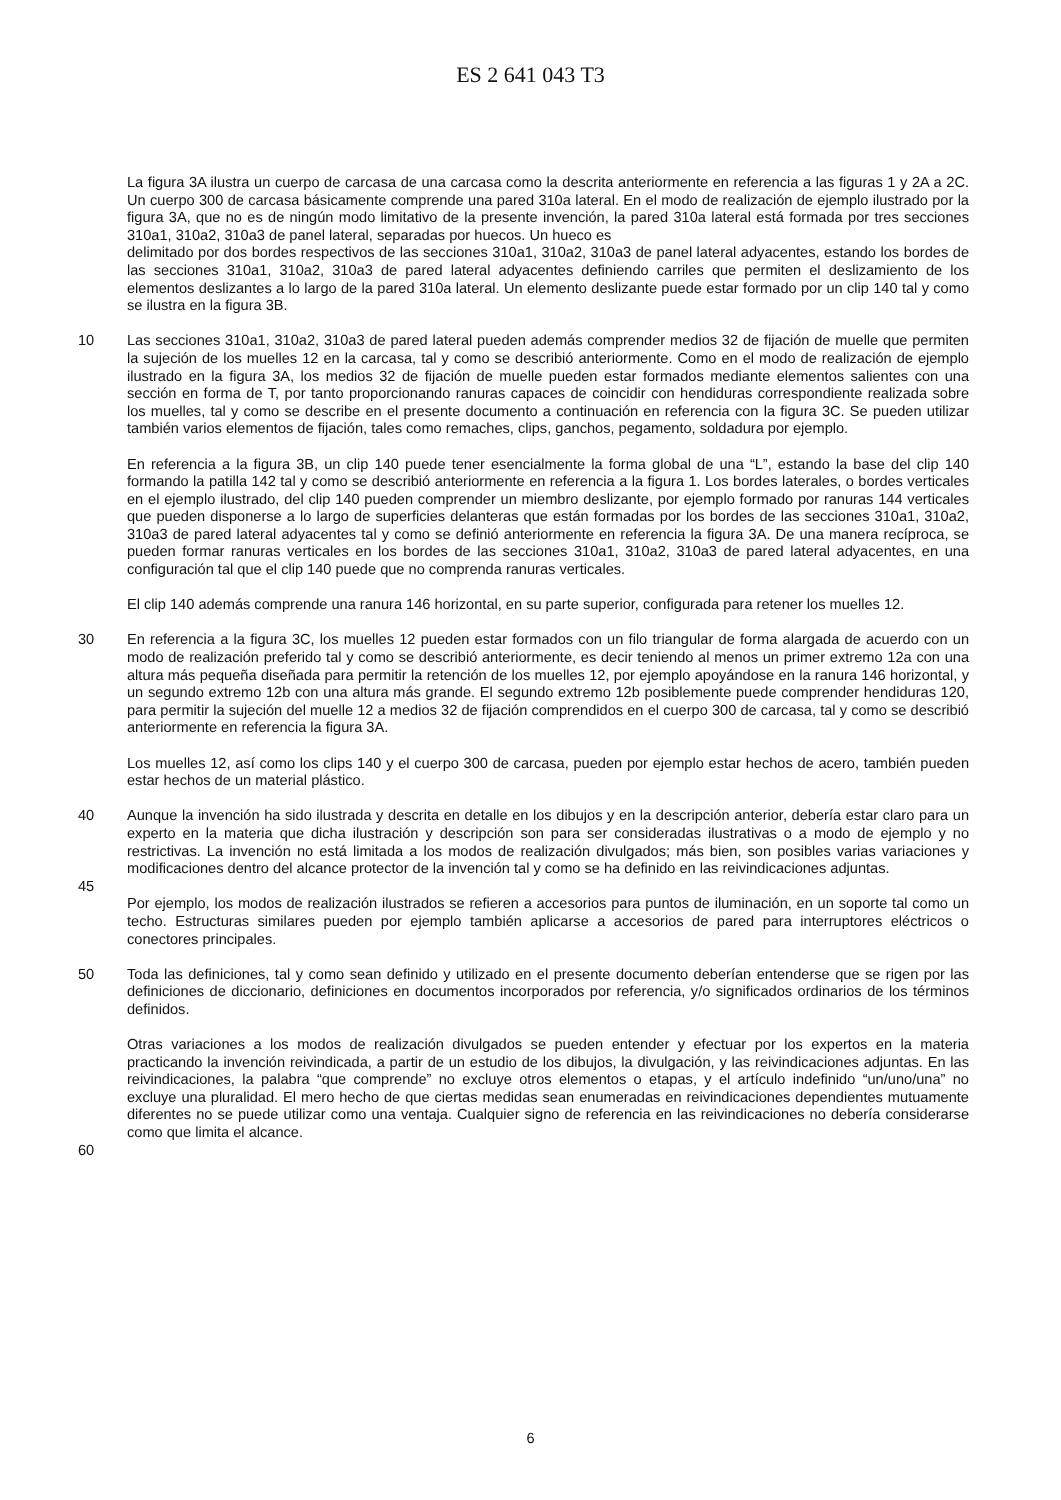ES 2 641 043 T3
La figura 3A ilustra un cuerpo de carcasa de una carcasa como la descrita anteriormente en referencia a las figuras 1 y 2A a 2C. Un cuerpo 300 de carcasa básicamente comprende una pared 310a lateral. En el modo de realización de ejemplo ilustrado por la figura 3A, que no es de ningún modo limitativo de la presente invención, la pared 310a lateral está formada por tres secciones 310a1, 310a2, 310a3 de panel lateral, separadas por huecos. Un hueco es
delimitado por dos bordes respectivos de las secciones 310a1, 310a2, 310a3 de panel lateral adyacentes, estando los bordes de las secciones 310a1, 310a2, 310a3 de pared lateral adyacentes definiendo carriles que permiten el deslizamiento de los elementos deslizantes a lo largo de la pared 310a lateral. Un elemento deslizante puede estar formado por un clip 140 tal y como se ilustra en la figura 3B.
10 Las secciones 310a1, 310a2, 310a3 de pared lateral pueden además comprender medios 32 de fijación de muelle que permiten la sujeción de los muelles 12 en la carcasa, tal y como se describió anteriormente. Como en el modo de realización de ejemplo ilustrado en la figura 3A, los medios 32 de fijación de muelle pueden estar formados mediante elementos salientes con una sección en forma de T, por tanto proporcionando ranuras capaces de coincidir con hendiduras correspondiente realizada sobre los muelles, tal y como se describe en el presente documento a continuación en referencia con la figura 3C. Se pueden utilizar también varios elementos de fijación, tales como remaches, clips, ganchos, pegamento, soldadura por ejemplo.
En referencia a la figura 3B, un clip 140 puede tener esencialmente la forma global de una “L”, estando la base del clip 140 formando la patilla 142 tal y como se describió anteriormente en referencia a la figura 1. Los bordes laterales, o bordes verticales en el ejemplo ilustrado, del clip 140 pueden comprender un miembro deslizante, por ejemplo formado por ranuras 144 verticales que pueden disponerse a lo largo de superficies delanteras que están formadas por los bordes de las secciones 310a1, 310a2, 310a3 de pared lateral adyacentes tal y como se definió anteriormente en referencia la figura 3A. De una manera recíproca, se pueden formar ranuras verticales en los bordes de las secciones 310a1, 310a2, 310a3 de pared lateral adyacentes, en una configuración tal que el clip 140 puede que no comprenda ranuras verticales.
El clip 140 además comprende una ranura 146 horizontal, en su parte superior, configurada para retener los muelles 12.
30 En referencia a la figura 3C, los muelles 12 pueden estar formados con un filo triangular de forma alargada de acuerdo con un modo de realización preferido tal y como se describió anteriormente, es decir teniendo al menos un primer extremo 12a con una altura más pequeña diseñada para permitir la retención de los muelles 12, por ejemplo apoyándose en la ranura 146 horizontal, y un segundo extremo 12b con una altura más grande. El segundo extremo 12b posiblemente puede comprender hendiduras 120, para permitir la sujeción del muelle 12 a medios 32 de fijación comprendidos en el cuerpo 300 de carcasa, tal y como se describió anteriormente en referencia la figura 3A.
Los muelles 12, así como los clips 140 y el cuerpo 300 de carcasa, pueden por ejemplo estar hechos de acero, también pueden estar hechos de un material plástico.
40 Aunque la invención ha sido ilustrada y descrita en detalle en los dibujos y en la descripción anterior, debería estar claro para un experto en la materia que dicha ilustración y descripción son para ser consideradas ilustrativas o a modo de ejemplo y no restrictivas. La invención no está limitada a los modos de realización divulgados; más bien, son posibles varias variaciones y modificaciones dentro del alcance protector de la invención tal y como se ha definido en las reivindicaciones adjuntas.
45
Por ejemplo, los modos de realización ilustrados se refieren a accesorios para puntos de iluminación, en un soporte tal como un techo. Estructuras similares pueden por ejemplo también aplicarse a accesorios de pared para interruptores eléctricos o conectores principales.
50 Toda las definiciones, tal y como sean definido y utilizado en el presente documento deberían entenderse que se rigen por las definiciones de diccionario, definiciones en documentos incorporados por referencia, y/o significados ordinarios de los términos definidos.
Otras variaciones a los modos de realización divulgados se pueden entender y efectuar por los expertos en la materia practicando la invención reivindicada, a partir de un estudio de los dibujos, la divulgación, y las reivindicaciones adjuntas. En las reivindicaciones, la palabra “que comprende” no excluye otros elementos o etapas, y el artículo indefinido “un/uno/una” no excluye una pluralidad. El mero hecho de que ciertas medidas sean enumeradas en reivindicaciones dependientes mutuamente diferentes no se puede utilizar como una ventaja. Cualquier signo de referencia en las reivindicaciones no debería considerarse como que limita el alcance.
60
6